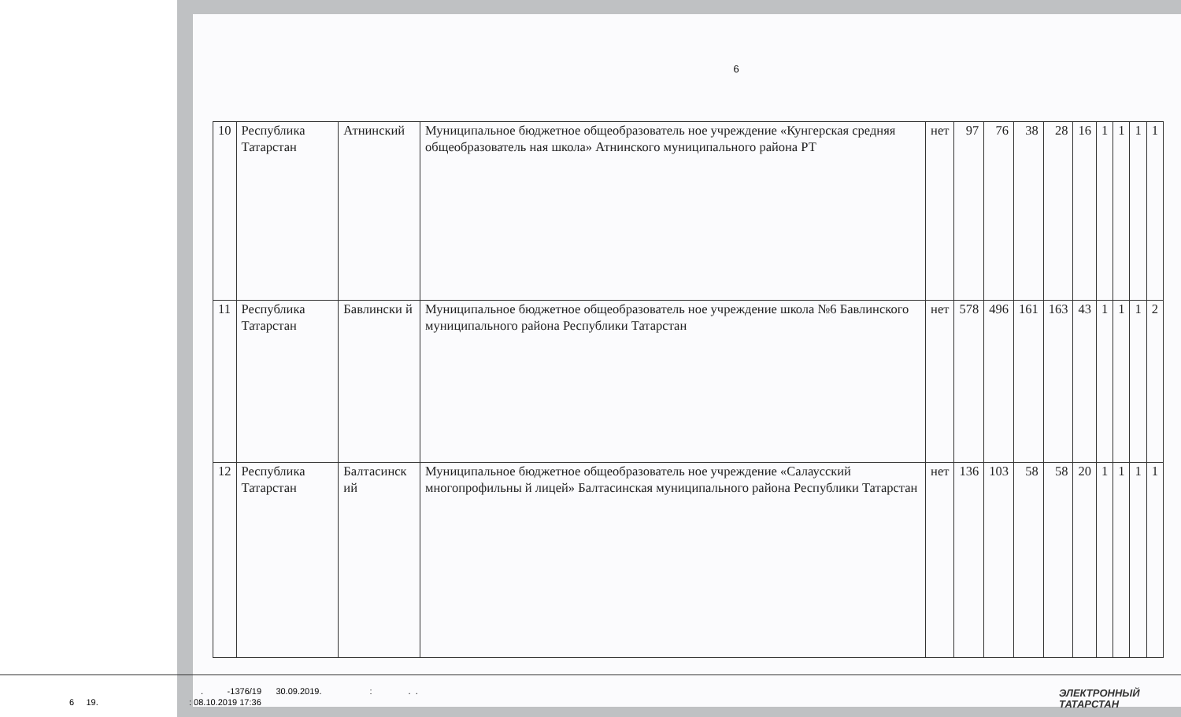6
| 10 | Республика Татарстан | Атнинский | Муниципальное бюджетное общеобразователь ное учреждение «Кунгерская средняя общеобразователь ная школа» Атнинского муниципального района РТ | нет | 97 | 76 | 38 | 28 | 16 | 1 | 1 | 1 | 1 |
| 11 | Республика Татарстан | Бавлински й | Муниципальное бюджетное общеобразователь ное учреждение школа №6 Бавлинского муниципального района Республики Татарстан | нет | 578 | 496 | 161 | 163 | 43 | 1 | 1 | 1 | 2 |
| 12 | Республика Татарстан | Балтасинск ий | Муниципальное бюджетное общеобразователь ное учреждение «Салаусский многопрофильны й лицей» Балтасинская муниципального района Республики Татарстан | нет | 136 | 103 | 58 | 58 | 20 | 1 | 1 | 1 | 1 |
. -1376/19 30.09.2019. : . .
6 19.
: 08.10.2019 17:36
ЭЛЕКТРОННЫЙ
ТАТАРСТАН